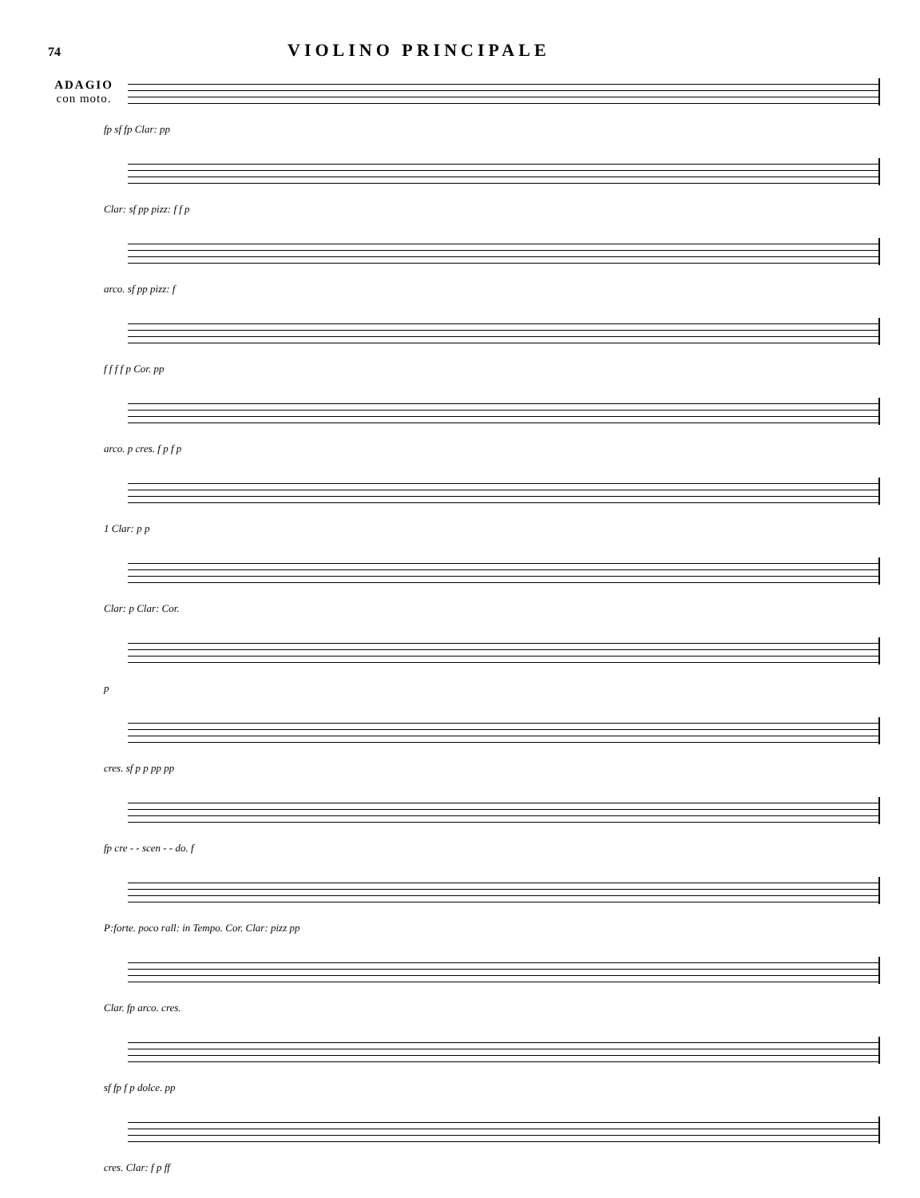74
VIOLINO PRINCIPALE
ADAGIO
con moto.
fp sf fp Clar: pp
Clar: sf pp pizz: f f p
arco. sf pp pizz: f
f f f f p Cor. pp
arco. p cres. f p f p
1 Clar: p p
Clar: p Clar: Cor.
p
cres. sf p p pp pp
fp cre - - scen - - do. f
P:forte. poco rall: in Tempo. Cor. Clar: pizz pp
Clar. fp arco. cres.
sf fp f p dolce. pp
cres. Clar: f p ff